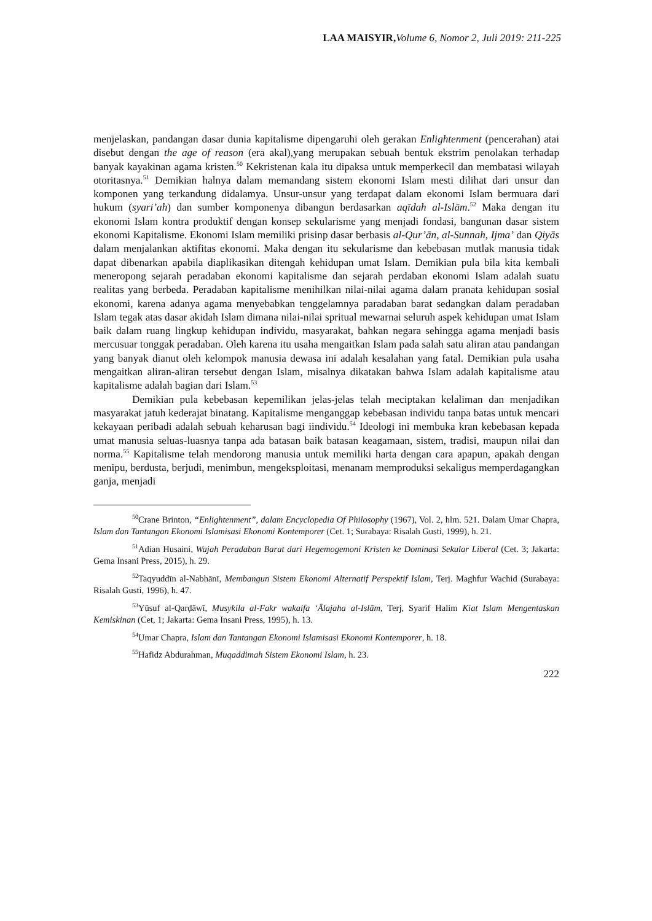LAA MAISYIR, Volume 6, Nomor 2, Juli 2019: 211-225
menjelaskan, pandangan dasar dunia kapitalisme dipengaruhi oleh gerakan Enlightenment (pencerahan) atai disebut dengan the age of reason (era akal),yang merupakan sebuah bentuk ekstrim penolakan terhadap banyak kayakinan agama kristen.<sup>50</sup> Kekristenan kala itu dipaksa untuk memperkecil dan membatasi wilayah otoritasnya.<sup>51</sup> Demikian halnya dalam memandang sistem ekonomi Islam mesti dilihat dari unsur dan komponen yang terkandung didalamya. Unsur-unsur yang terdapat dalam ekonomi Islam bermuara dari hukum (syari’ah) dan sumber komponenya dibangun berdasarkan aqīdah al-Islām.<sup>52</sup> Maka dengan itu ekonomi Islam kontra produktif dengan konsep sekularisme yang menjadi fondasi, bangunan dasar sistem ekonomi Kapitalisme. Ekonomi Islam memiliki prisinp dasar berbasis al-Qur’ān, al-Sunnah, Ijma’ dan Qiyās dalam menjalankan aktifitas ekonomi. Maka dengan itu sekularisme dan kebebasan mutlak manusia tidak dapat dibenarkan apabila diaplikasikan ditengah kehidupan umat Islam. Demikian pula bila kita kembali meneropong sejarah peradaban ekonomi kapitalisme dan sejarah perdaban ekonomi Islam adalah suatu realitas yang berbeda. Peradaban kapitalisme menihilkan nilai-nilai agama dalam pranata kehidupan sosial ekonomi, karena adanya agama menyebabkan tenggelamnya paradaban barat sedangkan dalam peradaban Islam tegak atas dasar akidah Islam dimana nilai-nilai spritual mewarnai seluruh aspek kehidupan umat Islam baik dalam ruang lingkup kehidupan individu, masyarakat, bahkan negara sehingga agama menjadi basis mercusuar tonggak peradaban. Oleh karena itu usaha mengaitkan Islam pada salah satu aliran atau pandangan yang banyak dianut oleh kelompok manusia dewasa ini adalah kesalahan yang fatal. Demikian pula usaha mengaitkan aliran-aliran tersebut dengan Islam, misalnya dikatakan bahwa Islam adalah kapitalisme atau kapitalisme adalah bagian dari Islam.<sup>53</sup>
Demikian pula kebebasan kepemilikan jelas-jelas telah meciptakan kelaliman dan menjadikan masyarakat jatuh kederajat binatang. Kapitalisme menganggap kebebasan individu tanpa batas untuk mencari kekayaan peribadi adalah sebuah keharusan bagi iindividu.<sup>54</sup> Ideologi ini membuka kran kebebasan kepada umat manusia seluas-luasnya tanpa ada batasan baik batasan keagamaan, sistem, tradisi, maupun nilai dan norma.<sup>55</sup> Kapitalisme telah mendorong manusia untuk memiliki harta dengan cara apapun, apakah dengan menipu, berdusta, berjudi, menimbun, mengeksploitasi, menanam memproduksi sekaligus memperdagangkan ganja, menjadi
<sup>50</sup> Crane Brinton, “Enlightenment”, dalam Encyclopedia Of Philosophy (1967), Vol. 2, hlm. 521. Dalam Umar Chapra, Islam dan Tantangan Ekonomi Islamisasi Ekonomi Kontemporer (Cet. 1; Surabaya: Risalah Gusti, 1999), h. 21.
<sup>51</sup> Adian Husaini, Wajah Peradaban Barat dari Hegemogemoni Kristen ke Dominasi Sekular Liberal (Cet. 3; Jakarta: Gema Insani Press, 2015), h. 29.
<sup>52</sup> Taqyuddīn al-Nabhānī, Membangun Sistem Ekonomi Alternatif Perspektif Islam, Terj. Maghfur Wachid (Surabaya: Risalah Gusti, 1996), h. 47.
<sup>53</sup> Yūsuf al-Qarḍāwī, Musykila al-Fakr wakaifa ‘Ālajaha al-Islām, Terj, Syarif Halim Kiat Islam Mengentaskan Kemiskinan (Cet, 1; Jakarta: Gema Insani Press, 1995), h. 13.
<sup>54</sup> Umar Chapra, Islam dan Tantangan Ekonomi Islamisasi Ekonomi Kontemporer, h. 18.
<sup>55</sup> Hafidz Abdurahman, Muqaddimah Sistem Ekonomi Islam, h. 23.
222